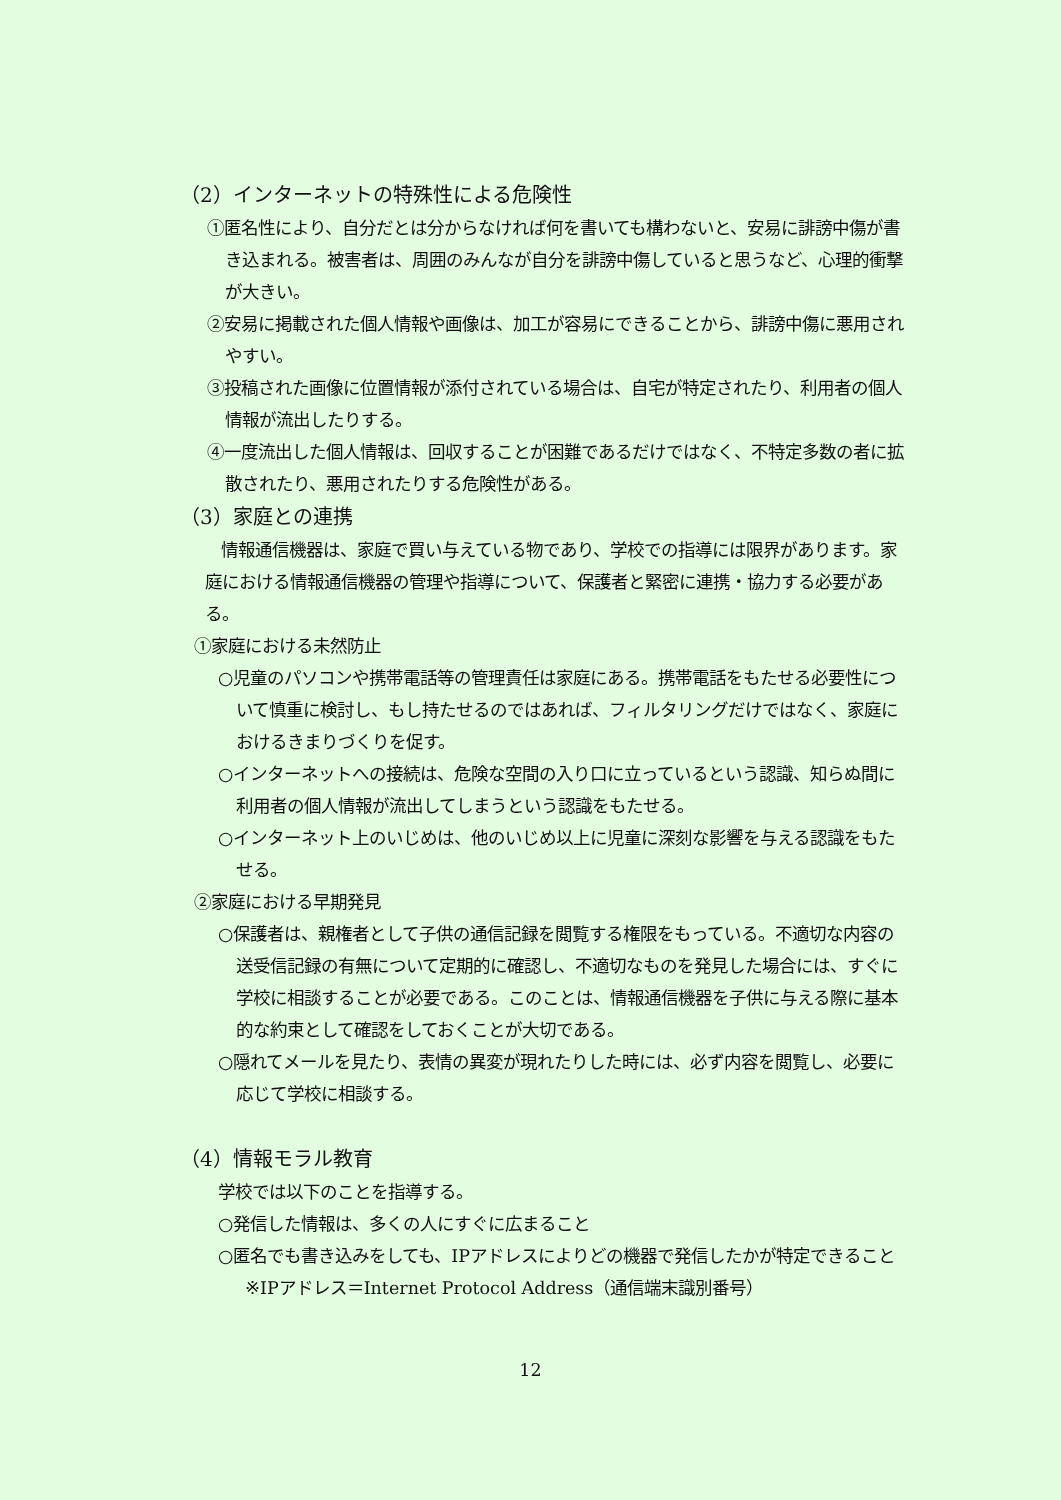（2）インターネットの特殊性による危険性
①匿名性により、自分だとは分からなければ何を書いても構わないと、安易に誹謗中傷が書き込まれる。被害者は、周囲のみんなが自分を誹謗中傷していると思うなど、心理的衝撃が大きい。
②安易に掲載された個人情報や画像は、加工が容易にできることから、誹謗中傷に悪用されやすい。
③投稿された画像に位置情報が添付されている場合は、自宅が特定されたり、利用者の個人情報が流出したりする。
④一度流出した個人情報は、回収することが困難であるだけではなく、不特定多数の者に拡散されたり、悪用されたりする危険性がある。
（3）家庭との連携
情報通信機器は、家庭で買い与えている物であり、学校での指導には限界があります。家庭における情報通信機器の管理や指導について、保護者と緊密に連携・協力する必要がある。
①家庭における未然防止
○児童のパソコンや携帯電話等の管理責任は家庭にある。携帯電話をもたせる必要性について慎重に検討し、もし持たせるのではあれば、フィルタリングだけではなく、家庭におけるきまりづくりを促す。
○インターネットへの接続は、危険な空間の入り口に立っているという認識、知らぬ間に利用者の個人情報が流出してしまうという認識をもたせる。
○インターネット上のいじめは、他のいじめ以上に児童に深刻な影響を与える認識をもたせる。
②家庭における早期発見
○保護者は、親権者として子供の通信記録を閲覧する権限をもっている。不適切な内容の送受信記録の有無について定期的に確認し、不適切なものを発見した場合には、すぐに学校に相談することが必要である。このことは、情報通信機器を子供に与える際に基本的な約束として確認をしておくことが大切である。
○隠れてメールを見たり、表情の異変が現れたりした時には、必ず内容を閲覧し、必要に応じて学校に相談する。
（4）情報モラル教育
学校では以下のことを指導する。
○発信した情報は、多くの人にすぐに広まること
○匿名でも書き込みをしても、IPアドレスによりどの機器で発信したかが特定できること
※IPアドレス＝Internet Protocol Address（通信端末識別番号）
12